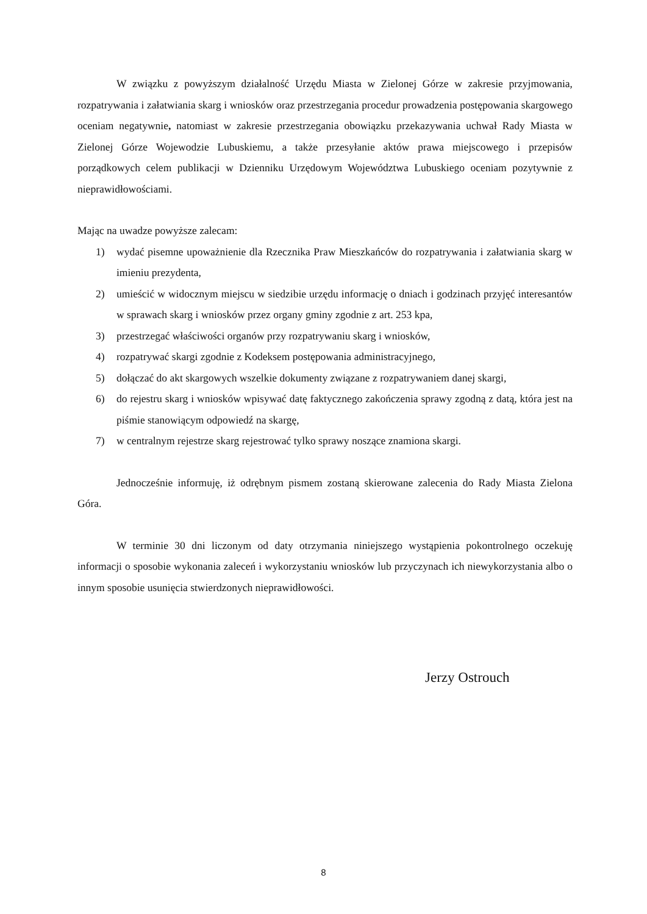W związku z powyższym działalność Urzędu Miasta w Zielonej Górze w zakresie przyjmowania, rozpatrywania i załatwiania skarg i wniosków oraz przestrzegania procedur prowadzenia postępowania skargowego oceniam negatywnie, natomiast w zakresie przestrzegania obowiązku przekazywania uchwał Rady Miasta w Zielonej Górze Wojewodzie Lubuskiemu, a także przesyłanie aktów prawa miejscowego i przepisów porządkowych celem publikacji w Dzienniku Urzędowym Województwa Lubuskiego oceniam pozytywnie z nieprawidłowościami.
Mając na uwadze powyższe zalecam:
1) wydać pisemne upoważnienie dla Rzecznika Praw Mieszkańców do rozpatrywania i załatwiania skarg w imieniu prezydenta,
2) umieścić w widocznym miejscu w siedzibie urzędu informację o dniach i godzinach przyjęć interesantów w sprawach skarg i wniosków przez organy gminy zgodnie z art. 253 kpa,
3) przestrzegać właściwości organów przy rozpatrywaniu skarg i wniosków,
4) rozpatrywać skargi zgodnie z Kodeksem postępowania administracyjnego,
5) dołączać do akt skargowych wszelkie dokumenty związane z rozpatrywaniem danej skargi,
6) do rejestru skarg i wniosków wpisywać datę faktycznego zakończenia sprawy zgodną z datą, która jest na piśmie stanowiącym odpowiedź na skargę,
7) w centralnym rejestrze skarg rejestrować tylko sprawy noszące znamiona skargi.
Jednocześnie informuję, iż odrębnym pismem zostaną skierowane zalecenia do Rady Miasta Zielona Góra.
W terminie 30 dni liczonym od daty otrzymania niniejszego wystąpienia pokontrolnego oczekuję informacji o sposobie wykonania zaleceń i wykorzystaniu wniosków lub przyczynach ich niewykorzystania albo o innym sposobie usunięcia stwierdzonych nieprawidłowości.
Jerzy Ostrouch
8